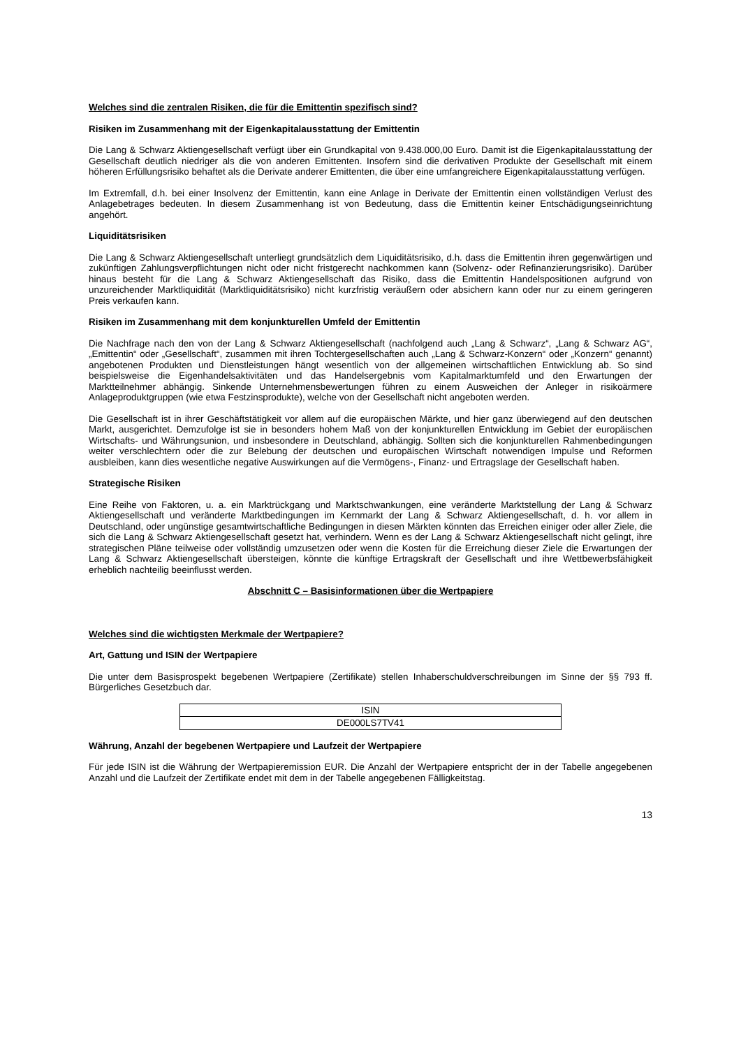Welches sind die zentralen Risiken, die für die Emittentin spezifisch sind?
Risiken im Zusammenhang mit der Eigenkapitalausstattung der Emittentin
Die Lang & Schwarz Aktiengesellschaft verfügt über ein Grundkapital von 9.438.000,00 Euro. Damit ist die Eigenkapitalausstattung der Gesellschaft deutlich niedriger als die von anderen Emittenten. Insofern sind die derivativen Produkte der Gesellschaft mit einem höheren Erfüllungsrisiko behaftet als die Derivate anderer Emittenten, die über eine umfangreichere Eigenkapitalausstattung verfügen.
Im Extremfall, d.h. bei einer Insolvenz der Emittentin, kann eine Anlage in Derivate der Emittentin einen vollständigen Verlust des Anlagebetrages bedeuten. In diesem Zusammenhang ist von Bedeutung, dass die Emittentin keiner Entschädigungseinrichtung angehört.
Liquiditätsrisiken
Die Lang & Schwarz Aktiengesellschaft unterliegt grundsätzlich dem Liquiditätsrisiko, d.h. dass die Emittentin ihren gegenwärtigen und zukünftigen Zahlungsverpflichtungen nicht oder nicht fristgerecht nachkommen kann (Solvenz- oder Refinanzierungsrisiko). Darüber hinaus besteht für die Lang & Schwarz Aktiengesellschaft das Risiko, dass die Emittentin Handelspositionen aufgrund von unzureichender Marktliquidität (Marktliquiditätsrisiko) nicht kurzfristig veräußern oder absichern kann oder nur zu einem geringeren Preis verkaufen kann.
Risiken im Zusammenhang mit dem konjunkturellen Umfeld der Emittentin
Die Nachfrage nach den von der Lang & Schwarz Aktiengesellschaft (nachfolgend auch „Lang & Schwarz“, „Lang & Schwarz AG“, „Emittentin“ oder „Gesellschaft“, zusammen mit ihren Tochtergesellschaften auch „Lang & Schwarz-Konzern“ oder „Konzern“ genannt) angebotenen Produkten und Dienstleistungen hängt wesentlich von der allgemeinen wirtschaftlichen Entwicklung ab. So sind beispielsweise die Eigenhandelsaktivitäten und das Handelsergebnis vom Kapitalmarktumfeld und den Erwartungen der Marktteilnehmer abhängig. Sinkende Unternehmensbewertungen führen zu einem Ausweichen der Anleger in risikoärmere Anlageproduktgruppen (wie etwa Festzinsprodukte), welche von der Gesellschaft nicht angeboten werden.
Die Gesellschaft ist in ihrer Geschäftstätigkeit vor allem auf die europäischen Märkte, und hier ganz überwiegend auf den deutschen Markt, ausgerichtet. Demzufolge ist sie in besonders hohem Maß von der konjunkturellen Entwicklung im Gebiet der europäischen Wirtschafts- und Währungsunion, und insbesondere in Deutschland, abhängig. Sollten sich die konjunkturellen Rahmenbedingungen weiter verschlechtern oder die zur Belebung der deutschen und europäischen Wirtschaft notwendigen Impulse und Reformen ausbleiben, kann dies wesentliche negative Auswirkungen auf die Vermögens-, Finanz- und Ertragslage der Gesellschaft haben.
Strategische Risiken
Eine Reihe von Faktoren, u. a. ein Marktrückgang und Marktschwankungen, eine veränderte Marktstellung der Lang & Schwarz Aktiengesellschaft und veränderte Marktbedingungen im Kernmarkt der Lang & Schwarz Aktiengesellschaft, d. h. vor allem in Deutschland, oder ungünstige gesamtwirtschaftliche Bedingungen in diesen Märkten könnten das Erreichen einiger oder aller Ziele, die sich die Lang & Schwarz Aktiengesellschaft gesetzt hat, verhindern. Wenn es der Lang & Schwarz Aktiengesellschaft nicht gelingt, ihre strategischen Pläne teilweise oder vollständig umzusetzen oder wenn die Kosten für die Erreichung dieser Ziele die Erwartungen der Lang & Schwarz Aktiengesellschaft übersteigen, könnte die künftige Ertragskraft der Gesellschaft und ihre Wettbewerbsfähigkeit erheblich nachteilig beeinflusst werden.
Abschnitt C – Basisinformationen über die Wertpapiere
Welches sind die wichtigsten Merkmale der Wertpapiere?
Art, Gattung und ISIN der Wertpapiere
Die unter dem Basisprospekt begebenen Wertpapiere (Zertifikate) stellen Inhaberschuldverschreibungen im Sinne der §§ 793 ff. Bürgerliches Gesetzbuch dar.
| ISIN |
| DE000LS7TV41 |
Währung, Anzahl der begebenen Wertpapiere und Laufzeit der Wertpapiere
Für jede ISIN ist die Währung der Wertpapieremission EUR. Die Anzahl der Wertpapiere entspricht der in der Tabelle angegebenen Anzahl und die Laufzeit der Zertifikate endet mit dem in der Tabelle angegebenen Fälligkeitstag.
13